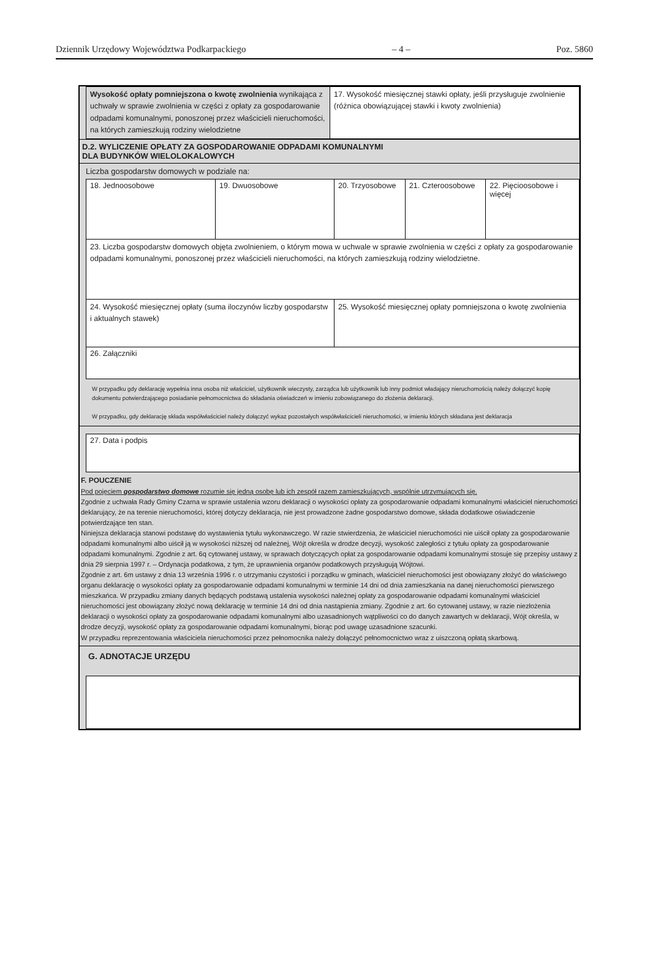Dziennik Urzędowy Województwa Podkarpackiego – 4 – Poz. 5860
| Wysokość opłaty pomniejszona o kwotę zwolnienia wynikająca z uchwały w sprawie zwolnienia w części z opłaty za gospodarowanie odpadami komunalnymi, ponoszonej przez właścicieli nieruchomości, na których zamieszkują rodziny wielodzietne | 17. Wysokość miesięcznej stawki opłaty, jeśli przysługuje zwolnienie (różnica obowiązującej stawki i kwoty zwolnienia) |
D.2. WYLICZENIE OPŁATY ZA GOSPODAROWANIE ODPADAMI KOMUNALNYMI
DLA BUDYNKÓW WIELOLOKALOWYCH
Liczba gospodarstw domowych w podziale na:
| 18. Jednoosobowe | 19. Dwuosobowe | 20. Trzyosobowe | 21. Czteroosobowe | 22. Pięcioosobowe i więcej |
| 23. Liczba gospodarstw domowych objęta zwolnieniem, o którym mowa w uchwale w sprawie zwolnienia w części z opłaty za gospodarowanie odpadami komunalnymi, ponoszonej przez właścicieli nieruchomości, na których zamieszkują rodziny wielodzietne. | | | | |
| 24. Wysokość miesięcznej opłaty (suma iloczynów liczby gospodarstw i aktualnych stawek) | | 25. Wysokość miesięcznej opłaty pomniejszona o kwotę zwolnienia | | |
| 26. Załączniki | | | | |
W przypadku gdy deklarację wypełnia inna osoba niż właściciel, użytkownik wieczysty, zarządca lub użytkownik lub inny podmiot władający nieruchomością należy dołączyć kopię dokumentu potwierdzającego posiadanie pełnomocnictwa do składania oświadczeń w imieniu zobowiązanego do złożenia deklaracji.
W przypadku, gdy deklarację składa współwłaściciel należy dołączyć wykaz pozostałych współwłaścicieli nieruchomości, w imieniu których składana jest deklaracja
| 27. Data i podpis |
F. POUCZENIE
Pod pojęciem gospodarstwo domowe rozumie się jedną osobę lub ich zespół razem zamieszkujących, wspólnie utrzymujących się.
Zgodnie z uchwała Rady Gminy Czarna w sprawie ustalenia wzoru deklaracji o wysokości opłaty za gospodarowanie odpadami komunalnymi właściciel nieruchomości deklarujący, że na terenie nieruchomości, której dotyczy deklaracja, nie jest prowadzone żadne gospodarstwo domowe, składa dodatkowe oświadczenie potwierdzające ten stan.
Niniejsza deklaracja stanowi podstawę do wystawienia tytułu wykonawczego. W razie stwierdzenia, że właściciel nieruchomości nie uiścił opłaty za gospodarowanie odpadami komunalnymi albo uiścił ją w wysokości niższej od należnej, Wójt określa w drodze decyzji, wysokość zaległości z tytułu opłaty za gospodarowanie odpadami komunalnymi. Zgodnie z art. 6q cytowanej ustawy, w sprawach dotyczących opłat za gospodarowanie odpadami komunalnymi stosuje się przepisy ustawy z dnia 29 sierpnia 1997 r. – Ordynacja podatkowa, z tym, że uprawnienia organów podatkowych przysługują Wójtowi.
Zgodnie z art. 6m ustawy z dnia 13 września 1996 r. o utrzymaniu czystości i porządku w gminach, właściciel nieruchomości jest obowiązany złożyć do właściwego organu deklarację o wysokości opłaty za gospodarowanie odpadami komunalnymi w terminie 14 dni od dnia zamieszkania na danej nieruchomości pierwszego mieszkańca. W przypadku zmiany danych będących podstawą ustalenia wysokości należnej opłaty za gospodarowanie odpadami komunalnymi właściciel nieruchomości jest obowiązany złożyć nową deklarację w terminie 14 dni od dnia nastąpienia zmiany. Zgodnie z art. 6o cytowanej ustawy, w razie niezłożenia deklaracji o wysokości opłaty za gospodarowanie odpadami komunalnymi albo uzasadnionych wątpliwości co do danych zawartych w deklaracji, Wójt określa, w drodze decyzji, wysokość opłaty za gospodarowanie odpadami komunalnymi, biorąc pod uwagę uzasadnione szacunki.
W przypadku reprezentowania właściciela nieruchomości przez pełnomocnika należy dołączyć pełnomocnictwo wraz z uiszczoną opłatą skarbową.
G. ADNOTACJE URZĘDU